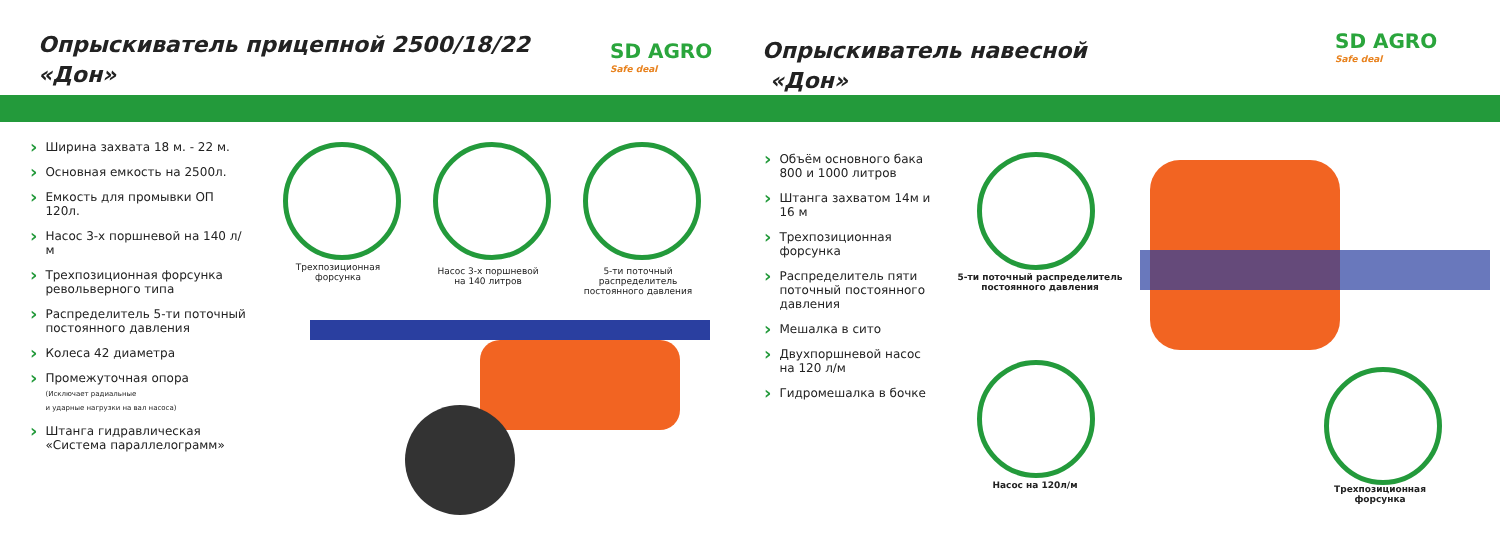Опрыскиватель прицепной 2500/18/22
«Дон»
SD AGRO
Safe deal
Ширина захвата 18 м. - 22 м.
Основная емкость на 2500л.
Емкость для промывки ОП 120л.
Насос 3-х поршневой на 140 л/м
Трехпозиционная форсунка револьверного типа
Распределитель 5-ти поточный постоянного давления
Колеса 42 диаметра
Промежуточная опора
(Исключает радиальные
и ударные нагрузки на вал насоса)
Штанга гидравлическая «Система параллелограмм»
Трехпозиционная
форсунка
Насос 3-х поршневой
на 140 литров
5-ти поточный распределитель
постоянного давления
Опрыскиватель навесной
«Дон»
SD AGRO
Safe deal
Объём основного бака 800 и 1000 литров
Штанга захватом 14м и 16 м
Трехпозиционная форсунка
Распределитель пяти поточный постоянного давления
Мешалка в сито
Двухпоршневой насос на 120 л/м
Гидромешалка в бочке
5-ти поточный распределитель постоянного давления
Насос на 120л/м
Трехпозиционная
форсунка